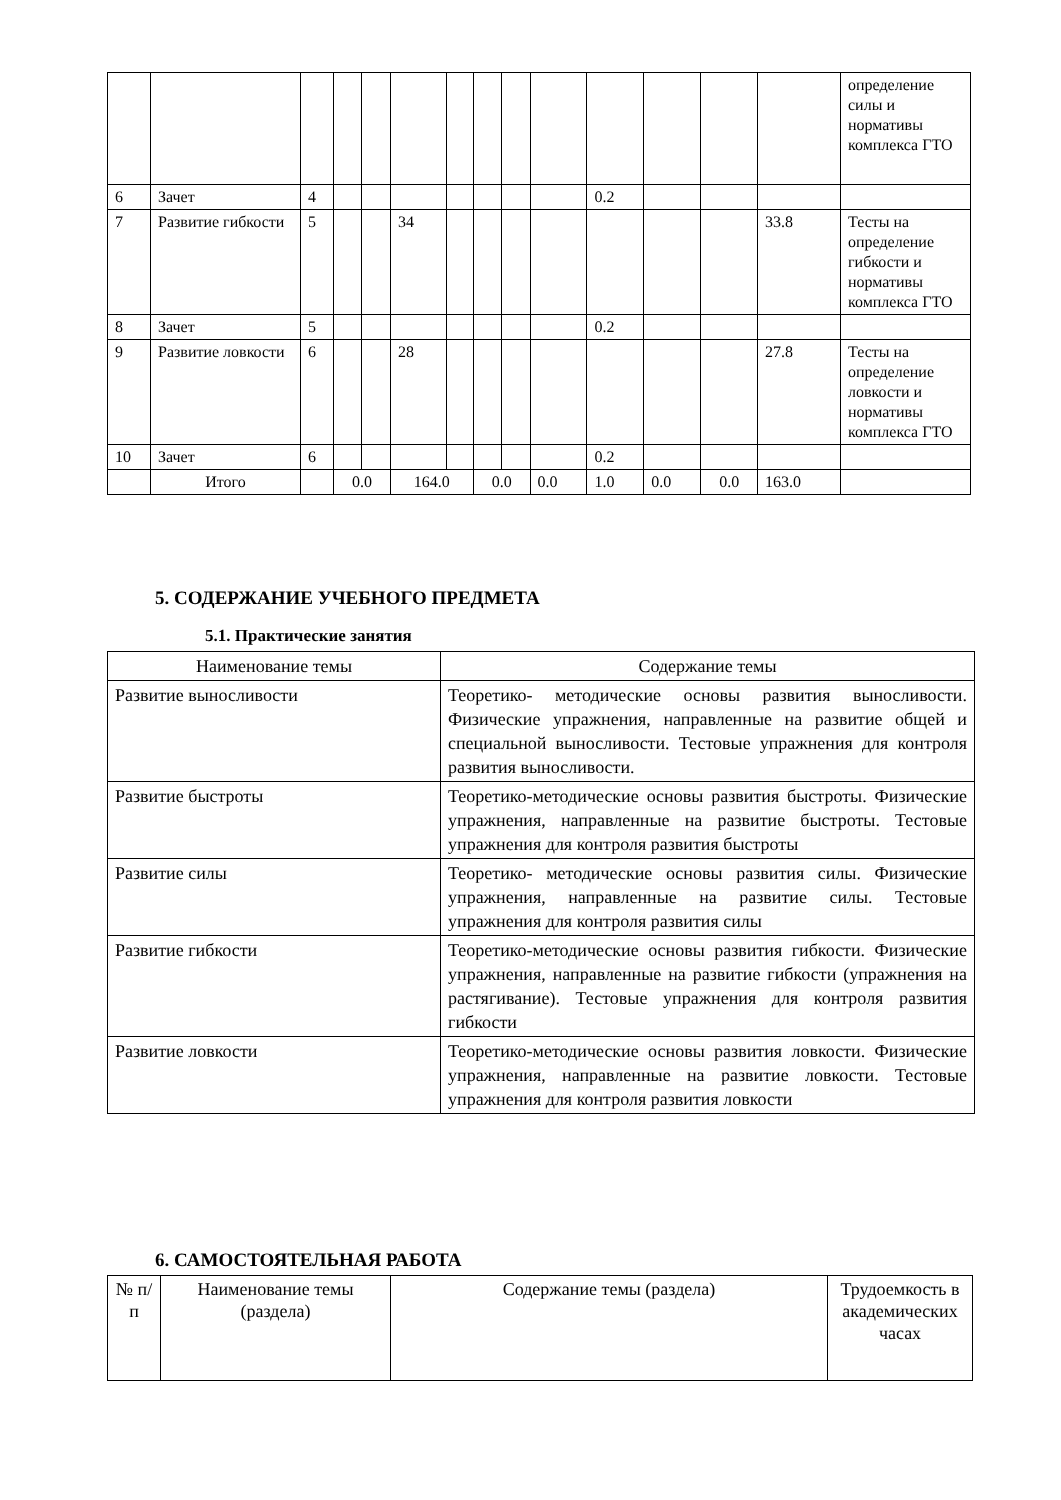| | | | | | | | | | | | | | | определение силы и нормативы комплекса ГТО |
| 6 | Зачет | 4 | | | | | | | | 0.2 | | | | |
| 7 | Развитие гибкости | 5 | | | 34 | | | | | | | | 33.8 | Тесты на определение гибкости и нормативы комплекса ГТО |
| 8 | Зачет | 5 | | | | | | | | 0.2 | | | | |
| 9 | Развитие ловкости | 6 | | | 28 | | | | | | | | 27.8 | Тесты на определение ловкости и нормативы комплекса ГТО |
| 10 | Зачет | 6 | | | | | | | | 0.2 | | | | |
| | Итого | | 0.0 | | 164.0 | | 0.0 | | 0.0 | 1.0 | 0.0 | 0.0 | 163.0 | |
5. СОДЕРЖАНИЕ УЧЕБНОГО ПРЕДМЕТА
5.1. Практические занятия
| Наименование темы | Содержание темы |
| --- | --- |
| Развитие выносливости | Теоретико- методические основы развития выносливости. Физические упражнения, направленные на развитие общей и специальной выносливости. Тестовые упражнения для контроля развития выносливости. |
| Развитие быстроты | Теоретико-методические основы развития быстроты. Физические упражнения, направленные на развитие быстроты. Тестовые упражнения для контроля развития быстроты |
| Развитие силы | Теоретико- методические основы развития силы. Физические упражнения, направленные на развитие силы. Тестовые упражнения для контроля развития силы |
| Развитие гибкости | Теоретико-методические основы развития гибкости. Физические упражнения, направленные на развитие гибкости (упражнения на растягивание). Тестовые упражнения для контроля развития гибкости |
| Развитие ловкости | Теоретико-методические основы развития ловкости. Физические упражнения, направленные на развитие ловкости. Тестовые упражнения для контроля развития ловкости |
6. САМОСТОЯТЕЛЬНАЯ РАБОТА
| № п/п | Наименование темы (раздела) | Содержание темы (раздела) | Трудоемкость в академических часах |
| --- | --- | --- | --- |